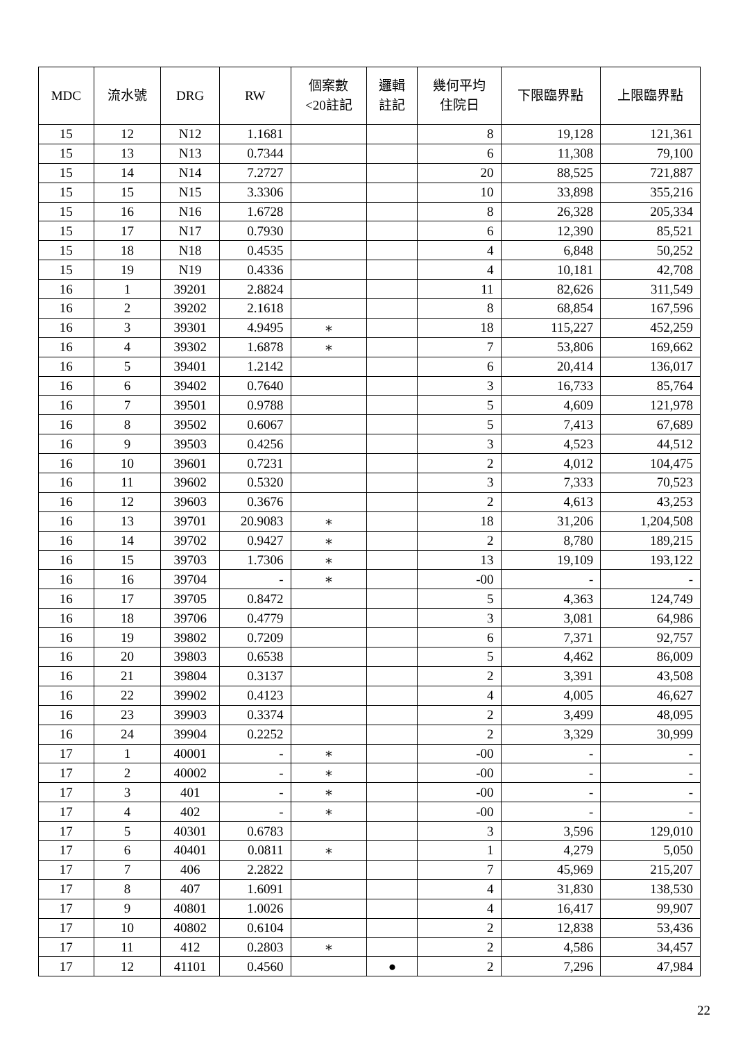| MDC | 流水號 | DRG | RW | 個案數 <20註記 | 邏輯 註記 | 幾何平均 住院日 | 下限臨界點 | 上限臨界點 |
| --- | --- | --- | --- | --- | --- | --- | --- | --- |
| 15 | 12 | N12 | 1.1681 | | | 8 | 19,128 | 121,361 |
| 15 | 13 | N13 | 0.7344 | | | 6 | 11,308 | 79,100 |
| 15 | 14 | N14 | 7.2727 | | | 20 | 88,525 | 721,887 |
| 15 | 15 | N15 | 3.3306 | | | 10 | 33,898 | 355,216 |
| 15 | 16 | N16 | 1.6728 | | | 8 | 26,328 | 205,334 |
| 15 | 17 | N17 | 0.7930 | | | 6 | 12,390 | 85,521 |
| 15 | 18 | N18 | 0.4535 | | | 4 | 6,848 | 50,252 |
| 15 | 19 | N19 | 0.4336 | | | 4 | 10,181 | 42,708 |
| 16 | 1 | 39201 | 2.8824 | | | 11 | 82,626 | 311,549 |
| 16 | 2 | 39202 | 2.1618 | | | 8 | 68,854 | 167,596 |
| 16 | 3 | 39301 | 4.9495 | ∗ | | 18 | 115,227 | 452,259 |
| 16 | 4 | 39302 | 1.6878 | ∗ | | 7 | 53,806 | 169,662 |
| 16 | 5 | 39401 | 1.2142 | | | 6 | 20,414 | 136,017 |
| 16 | 6 | 39402 | 0.7640 | | | 3 | 16,733 | 85,764 |
| 16 | 7 | 39501 | 0.9788 | | | 5 | 4,609 | 121,978 |
| 16 | 8 | 39502 | 0.6067 | | | 5 | 7,413 | 67,689 |
| 16 | 9 | 39503 | 0.4256 | | | 3 | 4,523 | 44,512 |
| 16 | 10 | 39601 | 0.7231 | | | 2 | 4,012 | 104,475 |
| 16 | 11 | 39602 | 0.5320 | | | 3 | 7,333 | 70,523 |
| 16 | 12 | 39603 | 0.3676 | | | 2 | 4,613 | 43,253 |
| 16 | 13 | 39701 | 20.9083 | ∗ | | 18 | 31,206 | 1,204,508 |
| 16 | 14 | 39702 | 0.9427 | ∗ | | 2 | 8,780 | 189,215 |
| 16 | 15 | 39703 | 1.7306 | ∗ | | 13 | 19,109 | 193,122 |
| 16 | 16 | 39704 | - | ∗ | | -00 | - | - |
| 16 | 17 | 39705 | 0.8472 | | | 5 | 4,363 | 124,749 |
| 16 | 18 | 39706 | 0.4779 | | | 3 | 3,081 | 64,986 |
| 16 | 19 | 39802 | 0.7209 | | | 6 | 7,371 | 92,757 |
| 16 | 20 | 39803 | 0.6538 | | | 5 | 4,462 | 86,009 |
| 16 | 21 | 39804 | 0.3137 | | | 2 | 3,391 | 43,508 |
| 16 | 22 | 39902 | 0.4123 | | | 4 | 4,005 | 46,627 |
| 16 | 23 | 39903 | 0.3374 | | | 2 | 3,499 | 48,095 |
| 16 | 24 | 39904 | 0.2252 | | | 2 | 3,329 | 30,999 |
| 17 | 1 | 40001 | - | ∗ | | -00 | - | - |
| 17 | 2 | 40002 | - | ∗ | | -00 | - | - |
| 17 | 3 | 401 | - | ∗ | | -00 | - | - |
| 17 | 4 | 402 | - | ∗ | | -00 | - | - |
| 17 | 5 | 40301 | 0.6783 | | | 3 | 3,596 | 129,010 |
| 17 | 6 | 40401 | 0.0811 | ∗ | | 1 | 4,279 | 5,050 |
| 17 | 7 | 406 | 2.2822 | | | 7 | 45,969 | 215,207 |
| 17 | 8 | 407 | 1.6091 | | | 4 | 31,830 | 138,530 |
| 17 | 9 | 40801 | 1.0026 | | | 4 | 16,417 | 99,907 |
| 17 | 10 | 40802 | 0.6104 | | | 2 | 12,838 | 53,436 |
| 17 | 11 | 412 | 0.2803 | ∗ | | 2 | 4,586 | 34,457 |
| 17 | 12 | 41101 | 0.4560 | | ● | 2 | 7,296 | 47,984 |
22